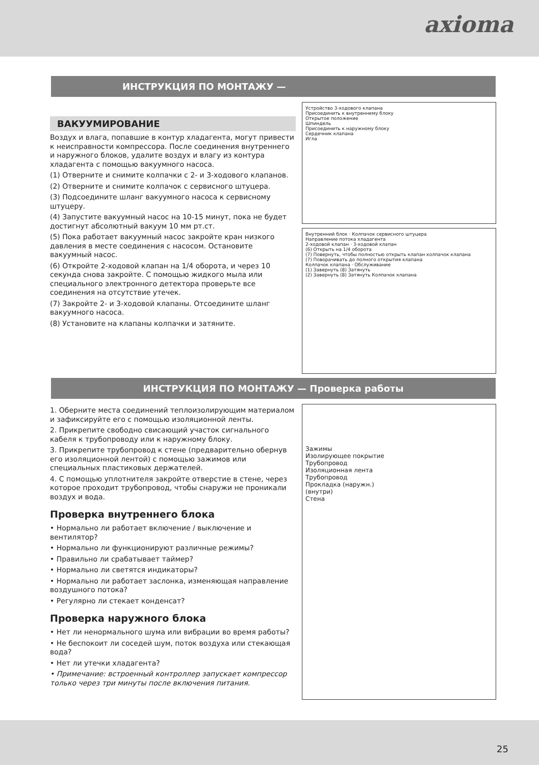axioma
ИНСТРУКЦИЯ ПО МОНТАЖУ —
ВАКУУМИРОВАНИЕ
Воздух и влага, попавшие в контур хладагента, могут привести к неисправности компрессора. После соединения внутреннего и наружного блоков, удалите воздух и влагу из контура хладагента с помощью вакуумного насоса.
(1) Отверните и снимите колпачки с 2- и 3-ходового клапанов.
(2) Отверните и снимите колпачок с сервисного штуцера.
(3) Подсоедините шланг вакуумного насоса к сервисному штуцеру.
(4) Запустите вакуумный насос на 10-15 минут, пока не будет достигнут абсолютный вакуум 10 мм рт.ст.
(5) Пока работает вакуумный насос закройте кран низкого давления в месте соединения с насосом. Остановите вакуумный насос.
(6) Откройте 2-ходовой клапан на 1/4 оборота, и через 10 секунда снова закройте. С помощью жидкого мыла или специального электронного детектора проверьте все соединения на отсутствие утечек.
(7) Закройте 2- и 3-ходовой клапаны. Отсоедините шланг вакуумного насоса.
(8) Установите на клапаны колпачки и затяните.
Устройство 3-ходового клапана
Присоединить к внутреннему блоку
Открытое положение
Шпиндель
Присоединить к наружному блоку
Сердечник клапана
Игла
Внутренний блок · Колпачок сервисного штуцера
Направление потока хладагента
2-ходовой клапан · 3-ходовой клапан
(6) Открыть на 1/4 оборота
(7) Повернуть, чтобы полностью открыть клапан колпачок клапана
(7) Поворачивать до полного открытия клапана
Колпачок клапана · Обслуживание
(1) Завернуть (8) Затянуть
(2) Завернуть (8) Затянуть Колпачок клапана
ИНСТРУКЦИЯ ПО МОНТАЖУ — Проверка работы
1. Оберните места соединений теплоизолирующим материалом и зафиксируйте его с помощью изоляционной ленты.
2. Прикрепите свободно свисающий участок сигнального кабеля к трубопроводу или к наружному блоку.
3. Прикрепите трубопровод к стене (предварительно обернув его изоляционной лентой) с помощью зажимов или специальных пластиковых держателей.
4. С помощью уплотнителя закройте отверстие в стене, через которое проходит трубопровод, чтобы снаружи не проникали воздух и вода.
Проверка внутреннего блока
• Нормально ли работает включение / выключение и вентилятор?
• Нормально ли функционируют различные режимы?
• Правильно ли срабатывает таймер?
• Нормально ли светятся индикаторы?
• Нормально ли работает заслонка, изменяющая направление воздушного потока?
• Регулярно ли стекает конденсат?
Проверка наружного блока
• Нет ли ненормального шума или вибрации во время работы?
• Не беспокоит ли соседей шум, поток воздуха или стекающая вода?
• Нет ли утечки хладагента?
• Примечание: встроенный контроллер запускает компрессор только через три минуты после включения питания.
Зажимы
Изолирующее покрытие
Трубопровод
Изоляционная лента
Трубопровод
Прокладка (наружн.)
(внутри)
Стена
25